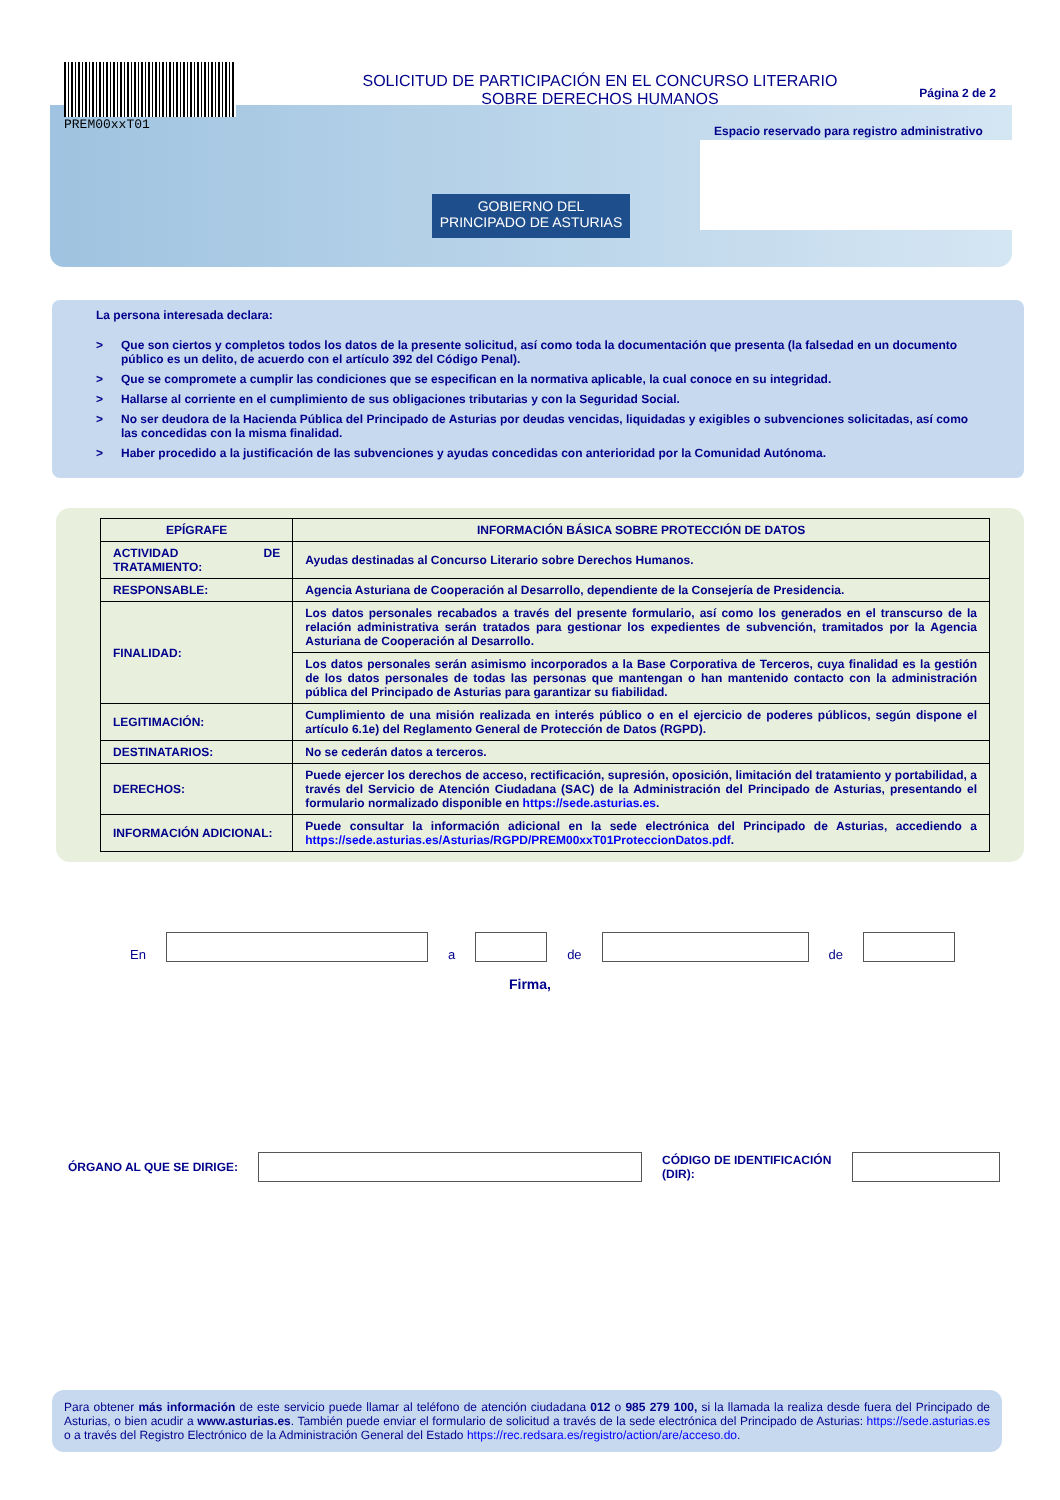PREM00xxT01
SOLICITUD DE PARTICIPACIÓN EN EL CONCURSO LITERARIO
SOBRE DERECHOS HUMANOS
Página 2 de 2
Espacio reservado para registro administrativo
GOBIERNO DEL
PRINCIPADO DE ASTURIAS
La persona interesada declara:
> Que son ciertos y completos todos los datos de la presente solicitud, así como toda la documentación que presenta (la falsedad en un documento público es un delito, de acuerdo con el artículo 392 del Código Penal).
> Que se compromete a cumplir las condiciones que se especifican en la normativa aplicable, la cual conoce en su integridad.
> Hallarse al corriente en el cumplimiento de sus obligaciones tributarias y con la Seguridad Social.
> No ser deudora de la Hacienda Pública del Principado de Asturias por deudas vencidas, liquidadas y exigibles o subvenciones solicitadas, así como las concedidas con la misma finalidad.
> Haber procedido a la justificación de las subvenciones y ayudas concedidas con anterioridad por la Comunidad Autónoma.
| EPÍGRAFE | INFORMACIÓN BÁSICA SOBRE PROTECCIÓN DE DATOS |
| --- | --- |
| ACTIVIDAD DE TRATAMIENTO: | Ayudas destinadas al Concurso Literario sobre Derechos Humanos. |
| RESPONSABLE: | Agencia Asturiana de Cooperación al Desarrollo, dependiente de la Consejería de Presidencia. |
| FINALIDAD: | Los datos personales recabados a través del presente formulario, así como los generados en el transcurso de la relación administrativa serán tratados para gestionar los expedientes de subvención, tramitados por la Agencia Asturiana de Cooperación al Desarrollo. |
| | Los datos personales serán asimismo incorporados a la Base Corporativa de Terceros, cuya finalidad es la gestión de los datos personales de todas las personas que mantengan o han mantenido contacto con la administración pública del Principado de Asturias para garantizar su fiabilidad. |
| LEGITIMACIÓN: | Cumplimiento de una misión realizada en interés público o en el ejercicio de poderes públicos, según dispone el artículo 6.1e) del Reglamento General de Protección de Datos (RGPD). |
| DESTINATARIOS: | No se cederán datos a terceros. |
| DERECHOS: | Puede ejercer los derechos de acceso, rectificación, supresión, oposición, limitación del tratamiento y portabilidad, a través del Servicio de Atención Ciudadana (SAC) de la Administración del Principado de Asturias, presentando el formulario normalizado disponible en https://sede.asturias.es . |
| INFORMACIÓN ADICIONAL: | Puede consultar la información adicional en la sede electrónica del Principado de Asturias, accediendo a https://sede.asturias.es/Asturias/RGPD/PREM00xxT01ProteccionDatos.pdf . |
En
a
de
de
Firma,
ÓRGANO AL QUE SE DIRIGE:
CÓDIGO DE IDENTIFICACIÓN (DIR):
Para obtener más información de este servicio puede llamar al teléfono de atención ciudadana 012 o 985 279 100, si la llamada la realiza desde fuera del Principado de Asturias, o bien acudir a www.asturias.es. También puede enviar el formulario de solicitud a través de la sede electrónica del Principado de Asturias: https://sede.asturias.es o a través del Registro Electrónico de la Administración General del Estado https://rec.redsara.es/registro/action/are/acceso.do.